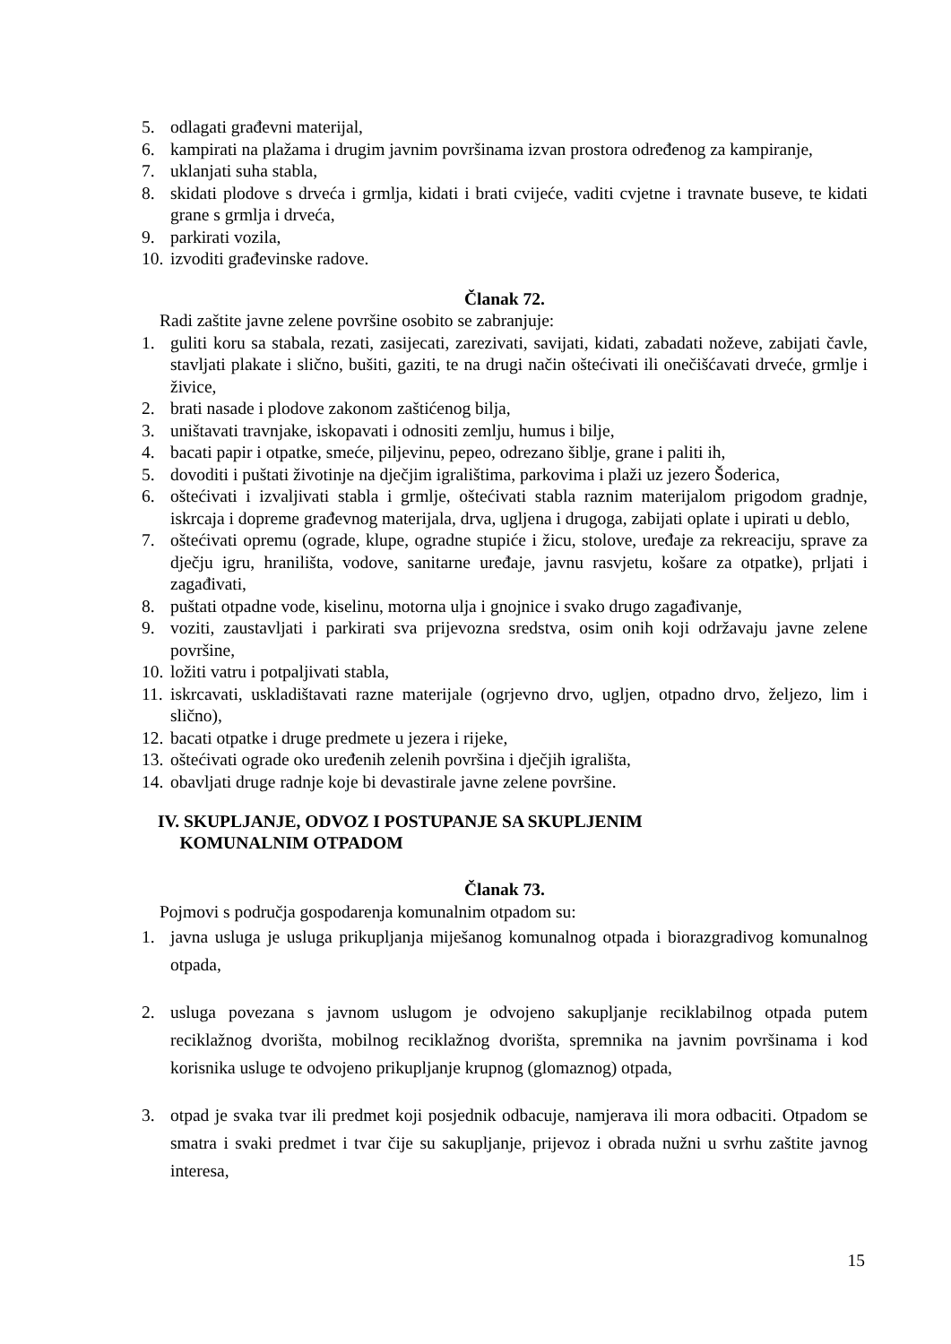5. odlagati građevni materijal,
6. kampirati na plažama i drugim javnim površinama izvan prostora određenog za kampiranje,
7. uklanjati suha stabla,
8. skidati plodove s drveća i grmlja, kidati i brati cvijeće, vaditi cvjetne i travnate buseve, te kidati grane s grmlja i drveća,
9. parkirati vozila,
10. izvoditi građevinske radove.
Članak 72.
Radi zaštite javne zelene površine osobito se zabranjuje:
1. guliti koru sa stabala, rezati, zasijecati, zarezivati, savijati, kidati, zabadati noževe, zabijati čavle, stavljati plakate i slično, bušiti, gaziti, te na drugi način oštećivati ili onečišćavati drveće, grmlje i živice,
2. brati nasade i plodove zakonom zaštićenog bilja,
3. uništavati travnjake, iskopavati i odnositi zemlju, humus i bilje,
4. bacati papir i otpatke, smeće, piljevinu, pepeo, odrezano šiblje, grane i paliti ih,
5. dovoditi i puštati životinje na dječjim igralištima, parkovima i plaži uz jezero Šoderica,
6. oštećivati i izvaljivati stabla i grmlje, oštećivati stabla raznim materijalom prigodom gradnje, iskrcaja i dopreme građevnog materijala, drva, ugljena i drugoga, zabijati oplate i upirati u deblo,
7. oštećivati opremu (ograde, klupe, ogradne stupiće i žicu, stolove, uređaje za rekreaciju, sprave za dječju igru, hranilišta, vodove, sanitarne uređaje, javnu rasvjetu, košare za otpatke), prljati i zagađivati,
8. puštati otpadne vode, kiselinu, motorna ulja i gnojnice i svako drugo zagađivanje,
9. voziti, zaustavljati i parkirati sva prijevozna sredstva, osim onih koji održavaju javne zelene površine,
10. ložiti vatru i potpaljivati stabla,
11. iskrcavati, uskladištavati razne materijale (ogrjevno drvo, ugljen, otpadno drvo, željezo, lim i slično),
12. bacati otpatke i druge predmete u jezera i rijeke,
13. oštećivati ograde oko uređenih zelenih površina i dječjih igrališta,
14. obavljati druge radnje koje bi devastirale javne zelene površine.
IV. SKUPLJANJE, ODVOZ I POSTUPANJE SA SKUPLJENIM
KOMUNALNIM OTPADOM
Članak 73.
Pojmovi s područja gospodarenja komunalnim otpadom su:
1. javna usluga je usluga prikupljanja miješanog komunalnog otpada i biorazgradivog komunalnog otpada,
2. usluga povezana s javnom uslugom je odvojeno sakupljanje reciklabilnog otpada putem reciklažnog dvorišta, mobilnog reciklažnog dvorišta, spremnika na javnim površinama i kod korisnika usluge te odvojeno prikupljanje krupnog (glomaznog) otpada,
3. otpad je svaka tvar ili predmet koji posjednik odbacuje, namjerava ili mora odbaciti. Otpadom se smatra i svaki predmet i tvar čije su sakupljanje, prijevoz i obrada nužni u svrhu zaštite javnog interesa,
15